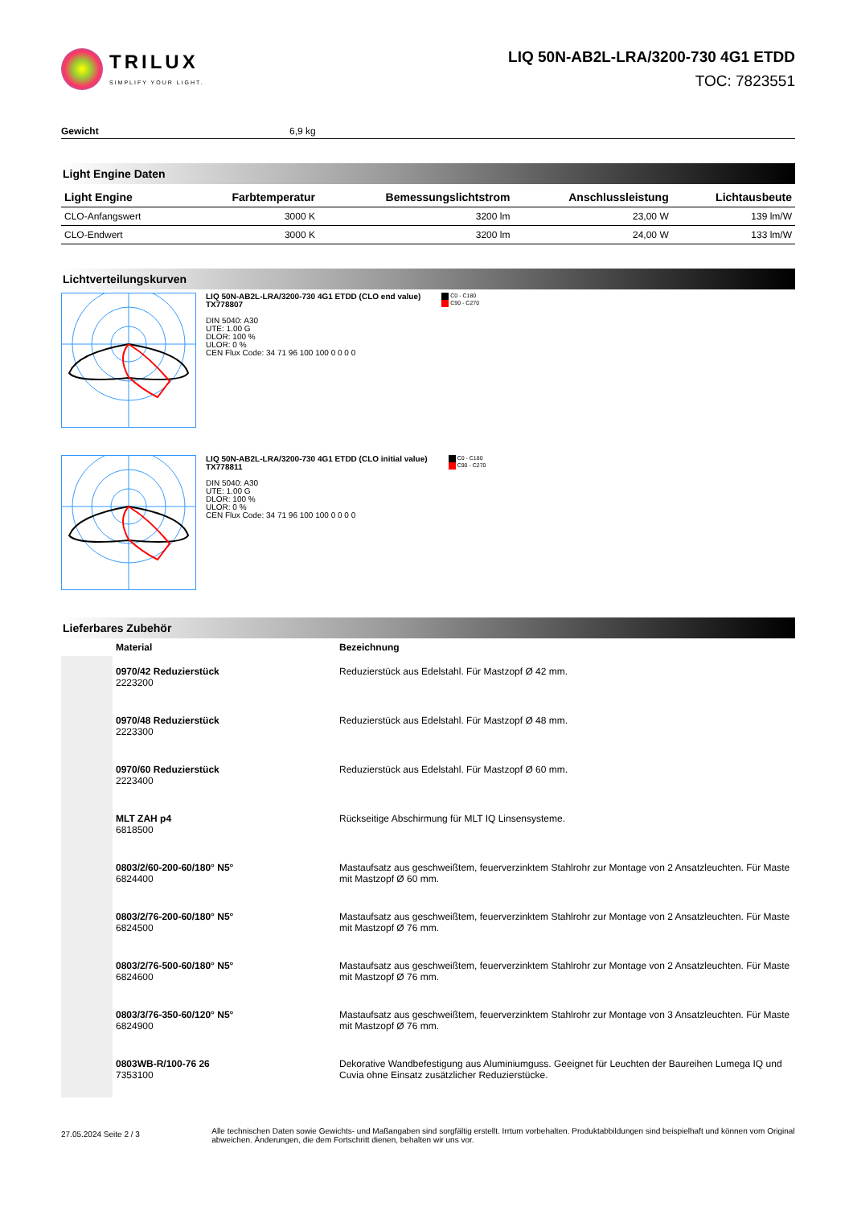TRILUX
SIMPLIFY YOUR LIGHT.
LIQ 50N-AB2L-LRA/3200-730 4G1 ETDD
TOC: 7823551
Gewicht 6,9 kg
Light Engine Daten
| Light Engine | Farbtemperatur | Bemessungslichtstrom | Anschlussleistung | Lichtausbeute |
| --- | --- | --- | --- | --- |
| CLO-Anfangswert | 3000 K | 3200 lm | 23,00 W | 139 lm/W |
| CLO-Endwert | 3000 K | 3200 lm | 24,00 W | 133 lm/W |
Lichtverteilungskurven
LIQ 50N-AB2L-LRA/3200-730 4G1 ETDD (CLO end value)
TX778807
DIN 5040: A30
UTE: 1.00 G
DLOR: 100 %
ULOR: 0 %
CEN Flux Code: 34 71 96 100 100 0 0 0 0
C0 - C180
C90 - C270
LIQ 50N-AB2L-LRA/3200-730 4G1 ETDD (CLO initial value)
TX778811
DIN 5040: A30
UTE: 1.00 G
DLOR: 100 %
ULOR: 0 %
CEN Flux Code: 34 71 96 100 100 0 0 0 0
C0 - C180
C90 - C270
Lieferbares Zubehör
| | Material | Bezeichnung |
| --- | --- | --- |
| | 0970/42 Reduzierstück 2223200 | Reduzierstück aus Edelstahl. Für Mastzopf Ø 42 mm. |
| | 0970/48 Reduzierstück 2223300 | Reduzierstück aus Edelstahl. Für Mastzopf Ø 48 mm. |
| | 0970/60 Reduzierstück 2223400 | Reduzierstück aus Edelstahl. Für Mastzopf Ø 60 mm. |
| | MLT ZAH p4 6818500 | Rückseitige Abschirmung für MLT IQ Linsensysteme. |
| | 0803/2/60-200-60/180° N5° 6824400 | Mastaufsatz aus geschweißtem, feuerverzinktem Stahlrohr zur Montage von 2 Ansatzleuchten. Für Maste mit Mastzopf Ø 60 mm. |
| | 0803/2/76-200-60/180° N5° 6824500 | Mastaufsatz aus geschweißtem, feuerverzinktem Stahlrohr zur Montage von 2 Ansatzleuchten. Für Maste mit Mastzopf Ø 76 mm. |
| | 0803/2/76-500-60/180° N5° 6824600 | Mastaufsatz aus geschweißtem, feuerverzinktem Stahlrohr zur Montage von 2 Ansatzleuchten. Für Maste mit Mastzopf Ø 76 mm. |
| | 0803/3/76-350-60/120° N5° 6824900 | Mastaufsatz aus geschweißtem, feuerverzinktem Stahlrohr zur Montage von 3 Ansatzleuchten. Für Maste mit Mastzopf Ø 76 mm. |
| | 0803WB-R/100-76 26 7353100 | Dekorative Wandbefestigung aus Aluminiumguss. Geeignet für Leuchten der Baureihen Lumega IQ und Cuvia ohne Einsatz zusätzlicher Reduzierstücke. |
27.05.2024 Seite 2 / 3
Alle technischen Daten sowie Gewichts- und Maßangaben sind sorgfältig erstellt. Irrtum vorbehalten. Produktabbildungen sind beispielhaft und können vom Original abweichen. Änderungen, die dem Fortschritt dienen, behalten wir uns vor.